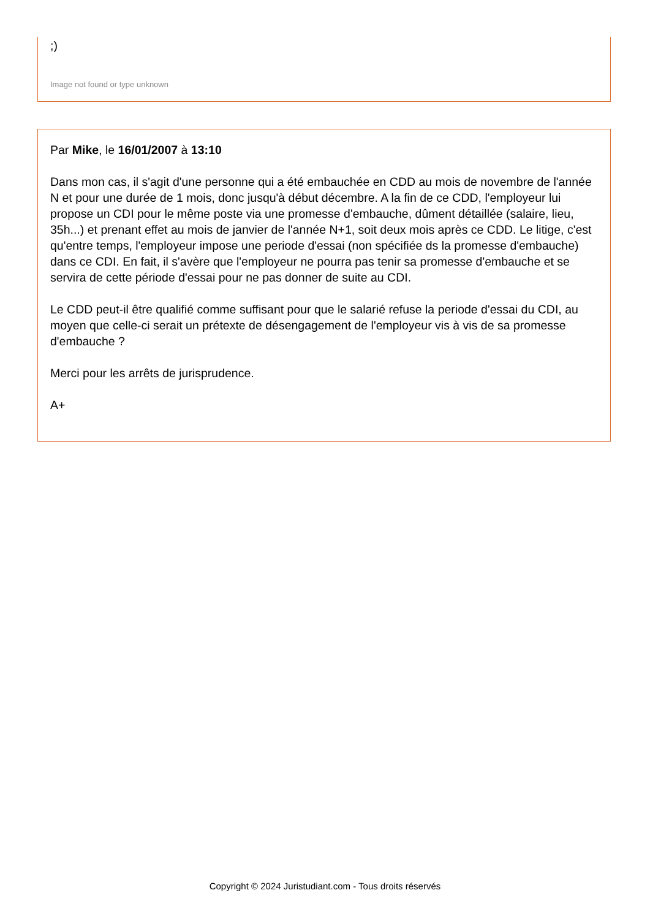;)
Image not found or type unknown
Par Mike, le 16/01/2007 à 13:10
Dans mon cas, il s'agit d'une personne qui a été embauchée en CDD au mois de novembre de l'année N et pour une durée de 1 mois, donc jusqu'à début décembre. A la fin de ce CDD, l'employeur lui propose un CDI pour le même poste via une promesse d'embauche, dûment détaillée (salaire, lieu, 35h...) et prenant effet au mois de janvier de l'année N+1, soit deux mois après ce CDD. Le litige, c'est qu'entre temps, l'employeur impose une periode d'essai (non spécifiée ds la promesse d'embauche) dans ce CDI. En fait, il s'avère que l'employeur ne pourra pas tenir sa promesse d'embauche et se servira de cette période d'essai pour ne pas donner de suite au CDI.
Le CDD peut-il être qualifié comme suffisant pour que le salarié refuse la periode d'essai du CDI, au moyen que celle-ci serait un prétexte de désengagement de l'employeur vis à vis de sa promesse d'embauche ?
Merci pour les arrêts de jurisprudence.
A+
Copyright © 2024 Juristudiant.com - Tous droits réservés